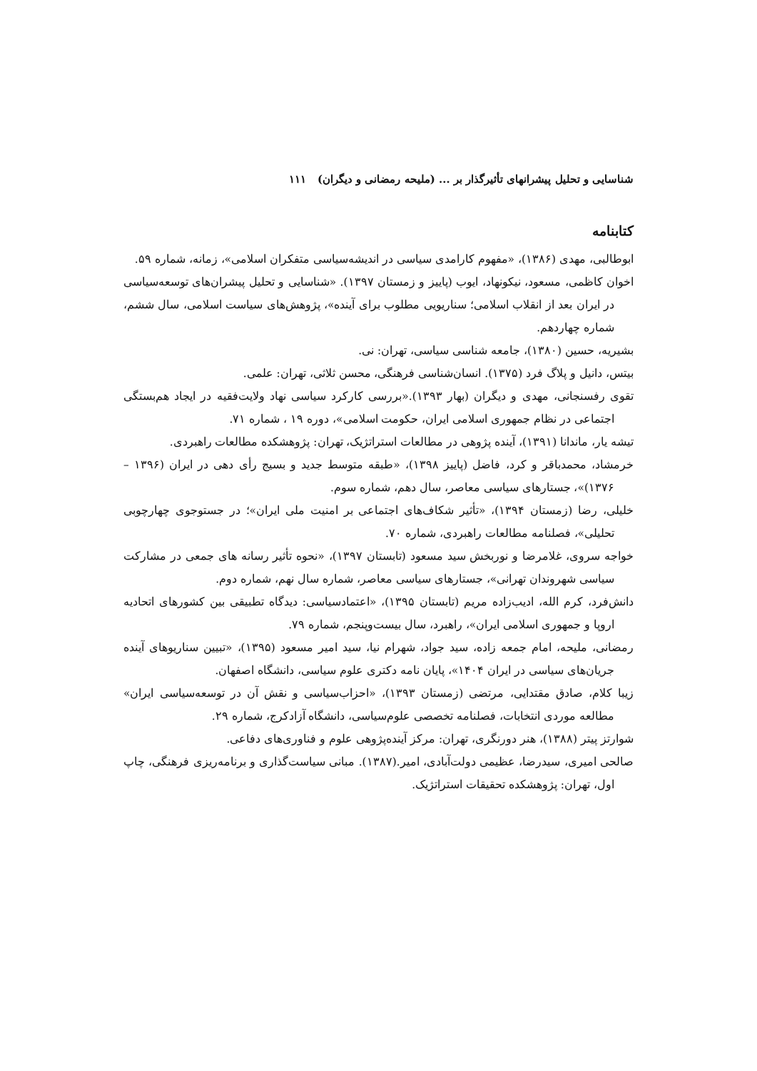شناسایی و تحلیل پیشرانهای تأثیرگذار بر ... (ملیحه رمضانی و دیگران) ۱۱۱
کتابنامه
ابوطالبی، مهدی (۱۳۸۶)، «مفهوم کارامدی سیاسی در اندیشه‌سیاسی متفکران اسلامی»، زمانه، شماره ۵۹.
اخوان کاظمی، مسعود، نیکونهاد، ایوب (پاییز و زمستان ۱۳۹۷). «شناسایی و تحلیل پیشران‌های توسعه‌سیاسی در ایران بعد از انقلاب اسلامی؛ سناریویی مطلوب برای آینده»، پژوهش‌های سیاست اسلامی، سال ششم، شماره چهاردهم.
بشیریه، حسین (۱۳۸۰)، جامعه شناسی سیاسی، تهران: نی.
بیتس، دانیل و پلاگ فرد (۱۳۷۵). انسان‌شناسی فرهنگی، محسن ثلاثی، تهران: علمی.
تقوی رفسنجانی، مهدی و دیگران (بهار ۱۳۹۳).«بررسی کارکرد سیاسی نهاد ولایت‌فقیه در ایجاد هم‌بستگی اجتماعی در نظام جمهوری اسلامی ایران، حکومت اسلامی»، دوره ۱۹ ، شماره ۷۱.
تیشه یار، ماندانا (۱۳۹۱)، آینده پژوهی در مطالعات استراتژیک، تهران: پژوهشکده مطالعات راهبردی.
خرمشاد، محمدباقر و کرد، فاضل (پاییز ۱۳۹۸)، «طبقه متوسط جدید و بسیج رأی دهی در ایران (۱۳۹۶ – ۱۳۷۶)»، جستارهای سیاسی معاصر، سال دهم، شماره سوم.
خلیلی، رضا (زمستان ۱۳۹۴)، «تأثیر شکاف‌های اجتماعی بر امنیت ملی ایران»؛ در جستوجوی چهارچوبی تحلیلی»، فصلنامه مطالعات راهبردی، شماره ۷۰.
خواجه سروی، غلامرضا و نوربخش سید مسعود (تابستان ۱۳۹۷)، «نحوه تأثیر رسانه های جمعی در مشارکت سیاسی شهروندان تهرانی»، جستارهای سیاسی معاصر، شماره سال نهم، شماره دوم.
دانش‌فرد، کرم الله، ادیب‌زاده مریم (تابستان ۱۳۹۵)، «اعتمادسیاسی: دیدگاه تطبیقی بین کشورهای اتحادیه اروپا و جمهوری اسلامی ایران»، راهبرد، سال بیست‌وپنجم، شماره ۷۹.
رمضانی، ملیحه، امام جمعه زاده، سید جواد، شهرام نیا، سید امیر مسعود (۱۳۹۵)، «تبیین سناریوهای آینده جریان‌های سیاسی در ایران ۱۴۰۴»، پایان نامه دکتری علوم سیاسی، دانشگاه اصفهان.
زیبا کلام، صادق مقتدایی، مرتضی (زمستان ۱۳۹۳)، «احزاب‌سیاسی و نقش آن در توسعه‌سیاسی ایران» مطالعه موردی انتخابات، فصلنامه تخصصی علوم‌سیاسی، دانشگاه آزادکرج، شماره ۲۹.
شوارتز پیتر (۱۳۸۸)، هنر دورنگری، تهران: مرکز آینده‌پژوهی علوم و فناوری‌های دفاعی.
صالحی امیری، سیدرضا، عظیمی دولت‌آبادی، امیر.(۱۳۸۷). مبانی سیاست‌گذاری و برنامه‌ریزی فرهنگی، چاپ اول، تهران: پژوهشکده تحقیقات استراتژیک.